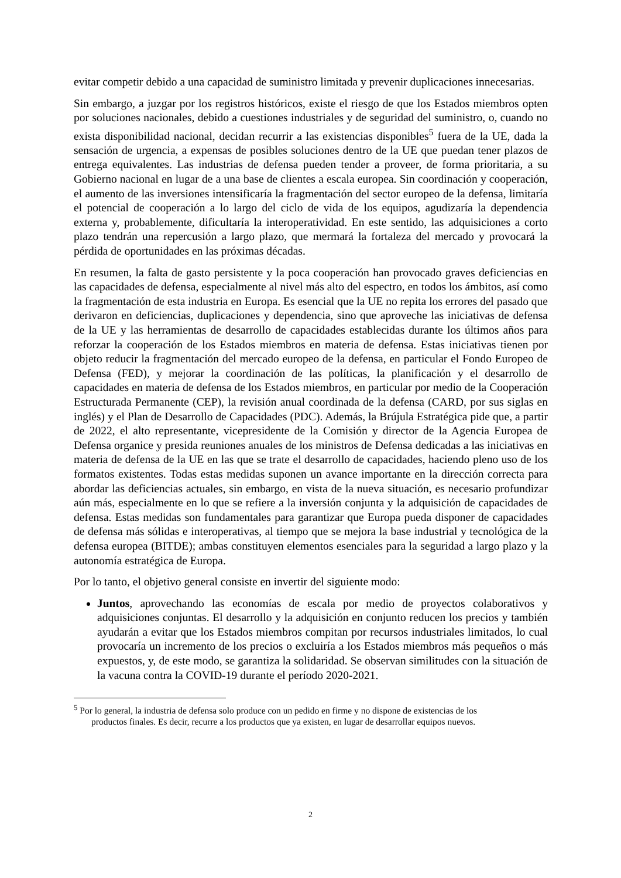evitar competir debido a una capacidad de suministro limitada y prevenir duplicaciones innecesarias.
Sin embargo, a juzgar por los registros históricos, existe el riesgo de que los Estados miembros opten por soluciones nacionales, debido a cuestiones industriales y de seguridad del suministro, o, cuando no exista disponibilidad nacional, decidan recurrir a las existencias disponibles<sup>5</sup> fuera de la UE, dada la sensación de urgencia, a expensas de posibles soluciones dentro de la UE que puedan tener plazos de entrega equivalentes. Las industrias de defensa pueden tender a proveer, de forma prioritaria, a su Gobierno nacional en lugar de a una base de clientes a escala europea. Sin coordinación y cooperación, el aumento de las inversiones intensificaría la fragmentación del sector europeo de la defensa, limitaría el potencial de cooperación a lo largo del ciclo de vida de los equipos, agudizaría la dependencia externa y, probablemente, dificultaría la interoperatividad. En este sentido, las adquisiciones a corto plazo tendrán una repercusión a largo plazo, que mermará la fortaleza del mercado y provocará la pérdida de oportunidades en las próximas décadas.
En resumen, la falta de gasto persistente y la poca cooperación han provocado graves deficiencias en las capacidades de defensa, especialmente al nivel más alto del espectro, en todos los ámbitos, así como la fragmentación de esta industria en Europa. Es esencial que la UE no repita los errores del pasado que derivaron en deficiencias, duplicaciones y dependencia, sino que aproveche las iniciativas de defensa de la UE y las herramientas de desarrollo de capacidades establecidas durante los últimos años para reforzar la cooperación de los Estados miembros en materia de defensa. Estas iniciativas tienen por objeto reducir la fragmentación del mercado europeo de la defensa, en particular el Fondo Europeo de Defensa (FED), y mejorar la coordinación de las políticas, la planificación y el desarrollo de capacidades en materia de defensa de los Estados miembros, en particular por medio de la Cooperación Estructurada Permanente (CEP), la revisión anual coordinada de la defensa (CARD, por sus siglas en inglés) y el Plan de Desarrollo de Capacidades (PDC). Además, la Brújula Estratégica pide que, a partir de 2022, el alto representante, vicepresidente de la Comisión y director de la Agencia Europea de Defensa organice y presida reuniones anuales de los ministros de Defensa dedicadas a las iniciativas en materia de defensa de la UE en las que se trate el desarrollo de capacidades, haciendo pleno uso de los formatos existentes. Todas estas medidas suponen un avance importante en la dirección correcta para abordar las deficiencias actuales, sin embargo, en vista de la nueva situación, es necesario profundizar aún más, especialmente en lo que se refiere a la inversión conjunta y la adquisición de capacidades de defensa. Estas medidas son fundamentales para garantizar que Europa pueda disponer de capacidades de defensa más sólidas e interoperativas, al tiempo que se mejora la base industrial y tecnológica de la defensa europea (BITDE); ambas constituyen elementos esenciales para la seguridad a largo plazo y la autonomía estratégica de Europa.
Por lo tanto, el objetivo general consiste en invertir del siguiente modo:
Juntos, aprovechando las economías de escala por medio de proyectos colaborativos y adquisiciones conjuntas. El desarrollo y la adquisición en conjunto reducen los precios y también ayudarán a evitar que los Estados miembros compitan por recursos industriales limitados, lo cual provocaría un incremento de los precios o excluiría a los Estados miembros más pequeños o más expuestos, y, de este modo, se garantiza la solidaridad. Se observan similitudes con la situación de la vacuna contra la COVID-19 durante el período 2020-2021.
<sup>5</sup> Por lo general, la industria de defensa solo produce con un pedido en firme y no dispone de existencias de los
productos finales. Es decir, recurre a los productos que ya existen, en lugar de desarrollar equipos nuevos.
2